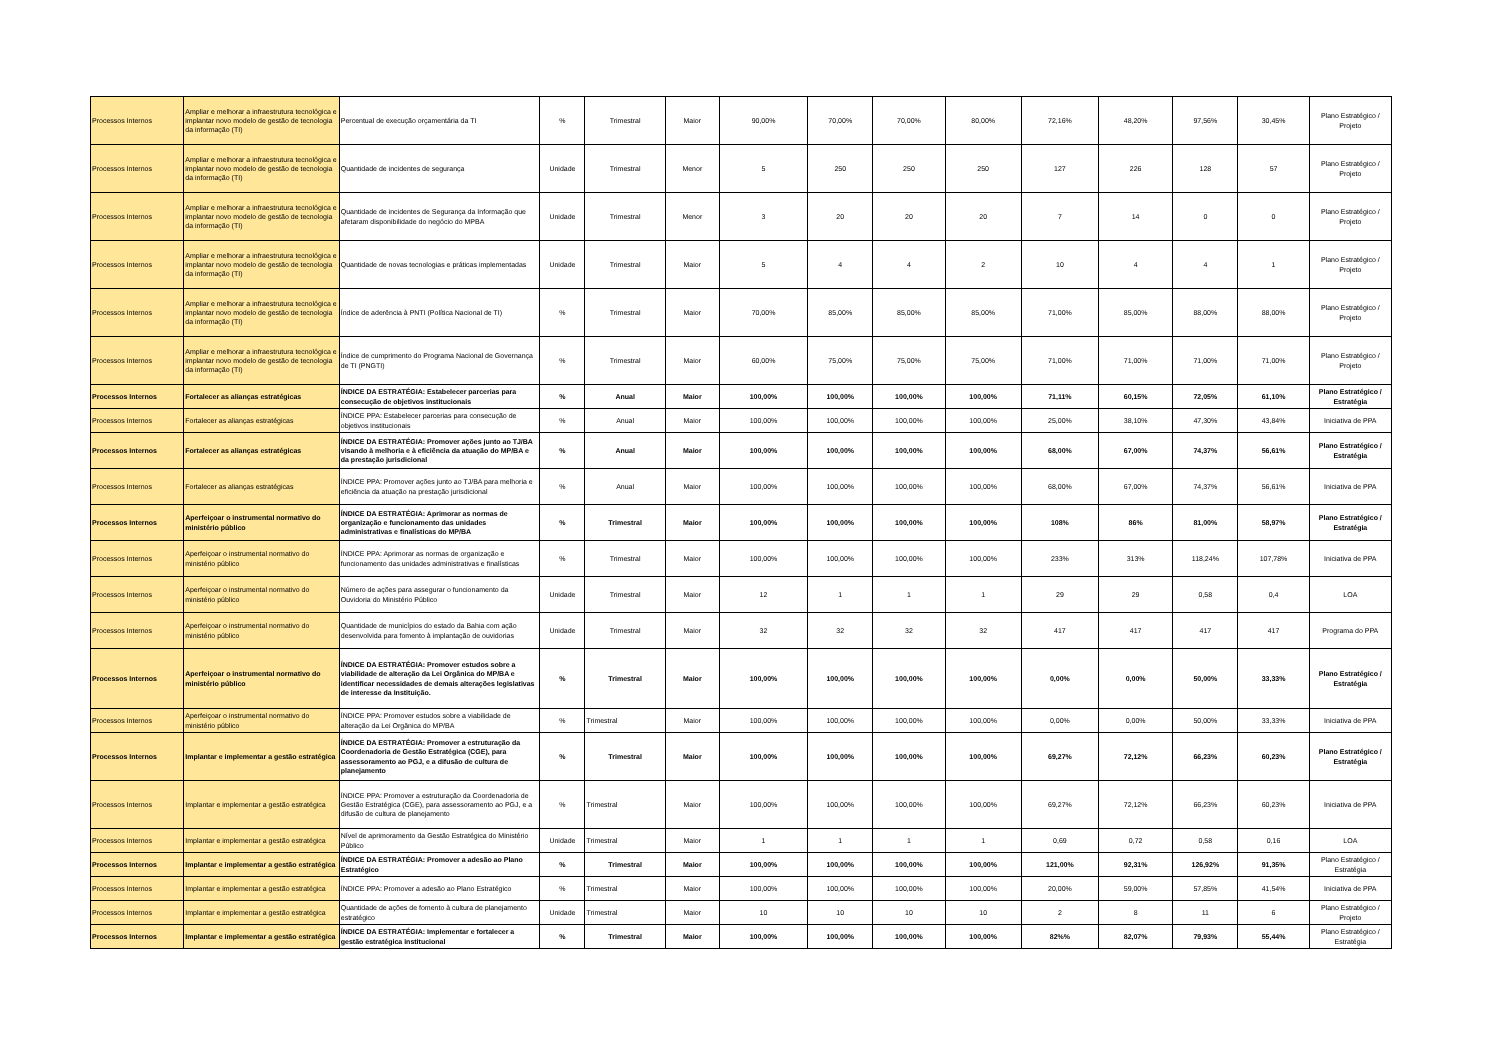| Processos Internos | Ampliar e melhorar a infraestrutura tecnológica e implantar novo modelo de gestão de tecnologia da informação (TI) | Percentual de execução orçamentária da TI | % | Trimestral | Maior | 90,00% | 70,00% | 70,00% | 80,00% | 72,16% | 48,20% | 97,56% | 30,45% | Plano Estratégico / Projeto |
| Processos Internos | Ampliar e melhorar a infraestrutura tecnológica e implantar novo modelo de gestão de tecnologia da informação (TI) | Quantidade de incidentes de segurança | Unidade | Trimestral | Menor | 5 | 250 | 250 | 250 | 127 | 226 | 128 | 57 | Plano Estratégico / Projeto |
| Processos Internos | Ampliar e melhorar a infraestrutura tecnológica e implantar novo modelo de gestão de tecnologia da informação (TI) | Quantidade de incidentes de Segurança da Informação que afetaram disponibilidade do negócio do MPBA | Unidade | Trimestral | Menor | 3 | 20 | 20 | 20 | 7 | 14 | 0 | 0 | Plano Estratégico / Projeto |
| Processos Internos | Ampliar e melhorar a infraestrutura tecnológica e implantar novo modelo de gestão de tecnologia da informação (TI) | Quantidade de novas tecnologias e práticas implementadas | Unidade | Trimestral | Maior | 5 | 4 | 4 | 2 | 10 | 4 | 4 | 1 | Plano Estratégico / Projeto |
| Processos Internos | Ampliar e melhorar a infraestrutura tecnológica e implantar novo modelo de gestão de tecnologia da informação (TI) | Índice de aderência à PNTI (Política Nacional de TI) | % | Trimestral | Maior | 70,00% | 85,00% | 85,00% | 85,00% | 71,00% | 85,00% | 88,00% | 88,00% | Plano Estratégico / Projeto |
| Processos Internos | Ampliar e melhorar a infraestrutura tecnológica e implantar novo modelo de gestão de tecnologia da informação (TI) | Índice de cumprimento do Programa Nacional de Governança de TI (PNGTI) | % | Trimestral | Maior | 60,00% | 75,00% | 75,00% | 75,00% | 71,00% | 71,00% | 71,00% | 71,00% | Plano Estratégico / Projeto |
| Processos Internos | Fortalecer as alianças estratégicas | ÍNDICE DA ESTRATÉGIA: Estabelecer parcerias para consecução de objetivos institucionais | % | Anual | Maior | 100,00% | 100,00% | 100,00% | 100,00% | 71,11% | 60,15% | 72,05% | 61,10% | Plano Estratégico / Estratégia |
| Processos Internos | Fortalecer as alianças estratégicas | ÍNDICE PPA: Estabelecer parcerias para consecução de objetivos institucionais | % | Anual | Maior | 100,00% | 100,00% | 100,00% | 100,00% | 25,00% | 38,10% | 47,30% | 43,84% | Iniciativa de PPA |
| Processos Internos | Fortalecer as alianças estratégicas | ÍNDICE DA ESTRATÉGIA: Promover ações junto ao TJ/BA visando à melhoria e à eficiência da atuação do MP/BA e da prestação jurisdicional | % | Anual | Maior | 100,00% | 100,00% | 100,00% | 100,00% | 68,00% | 67,00% | 74,37% | 56,61% | Plano Estratégico / Estratégia |
| Processos Internos | Fortalecer as alianças estratégicas | ÍNDICE PPA: Promover ações junto ao TJ/BA para melhoria e eficiência da atuação na prestação jurisdicional | % | Anual | Maior | 100,00% | 100,00% | 100,00% | 100,00% | 68,00% | 67,00% | 74,37% | 56,61% | Iniciativa de PPA |
| Processos Internos | Aperfeiçoar o instrumental normativo do ministério público | ÍNDICE DA ESTRATÉGIA: Aprimorar as normas de organização e funcionamento das unidades administrativas e finalísticas do MP/BA | % | Trimestral | Maior | 100,00% | 100,00% | 100,00% | 100,00% | 108% | 86% | 81,00% | 58,97% | Plano Estratégico / Estratégia |
| Processos Internos | Aperfeiçoar o instrumental normativo do ministério público | ÍNDICE PPA: Aprimorar as normas de organização e funcionamento das unidades administrativas e finalísticas | % | Trimestral | Maior | 100,00% | 100,00% | 100,00% | 100,00% | 233% | 313% | 118,24% | 107,78% | Iniciativa de PPA |
| Processos Internos | Aperfeiçoar o instrumental normativo do ministério público | Número de ações para assegurar o funcionamento da Ouvidoria do Ministério Público | Unidade | Trimestral | Maior | 12 | 1 | 1 | 1 | 29 | 29 | 0,58 | 0,4 | LOA |
| Processos Internos | Aperfeiçoar o instrumental normativo do ministério público | Quantidade de municípios do estado da Bahia com ação desenvolvida para fomento à implantação de ouvidorias | Unidade | Trimestral | Maior | 32 | 32 | 32 | 32 | 417 | 417 | 417 | 417 | Programa do PPA |
| Processos Internos | Aperfeiçoar o instrumental normativo do ministério público | ÍNDICE DA ESTRATÉGIA: Promover estudos sobre a viabilidade de alteração da Lei Orgânica do MP/BA e identificar necessidades de demais alterações legislativas de interesse da Instituição. | % | Trimestral | Maior | 100,00% | 100,00% | 100,00% | 100,00% | 0,00% | 0,00% | 50,00% | 33,33% | Plano Estratégico / Estratégia |
| Processos Internos | Aperfeiçoar o instrumental normativo do ministério público | ÍNDICE PPA: Promover estudos sobre a viabilidade de alteração da Lei Orgânica do MP/BA | % | Trimestral | Maior | 100,00% | 100,00% | 100,00% | 100,00% | 0,00% | 0,00% | 50,00% | 33,33% | Iniciativa de PPA |
| Processos Internos | Implantar e implementar a gestão estratégica | ÍNDICE DA ESTRATÉGIA: Promover a estruturação da Coordenadoria de Gestão Estratégica (CGE), para assessoramento ao PGJ, e a difusão de cultura de planejamento | % | Trimestral | Maior | 100,00% | 100,00% | 100,00% | 100,00% | 69,27% | 72,12% | 66,23% | 60,23% | Plano Estratégico / Estratégia |
| Processos Internos | Implantar e implementar a gestão estratégica | ÍNDICE PPA: Promover a estruturação da Coordenadoria de Gestão Estratégica (CGE), para assessoramento ao PGJ, e a difusão de cultura de planejamento | % | Trimestral | Maior | 100,00% | 100,00% | 100,00% | 100,00% | 69,27% | 72,12% | 66,23% | 60,23% | Iniciativa de PPA |
| Processos Internos | Implantar e implementar a gestão estratégica | Nível de aprimoramento da Gestão Estratégica do Ministério Público | Unidade | Trimestral | Maior | 1 | 1 | 1 | 1 | 0,69 | 0,72 | 0,58 | 0,16 | LOA |
| Processos Internos | Implantar e implementar a gestão estratégica | ÍNDICE DA ESTRATÉGIA: Promover a adesão ao Plano Estratégico | % | Trimestral | Maior | 100,00% | 100,00% | 100,00% | 100,00% | 121,00% | 92,31% | 126,92% | 91,35% | Plano Estratégico / Estratégia |
| Processos Internos | Implantar e implementar a gestão estratégica | ÍNDICE PPA: Promover a adesão ao Plano Estratégico | % | Trimestral | Maior | 100,00% | 100,00% | 100,00% | 100,00% | 20,00% | 59,00% | 57,85% | 41,54% | Iniciativa de PPA |
| Processos Internos | Implantar e implementar a gestão estratégica | Quantidade de ações de fomento à cultura de planejamento estratégico | Unidade | Trimestral | Maior | 10 | 10 | 10 | 10 | 2 | 8 | 11 | 6 | Plano Estratégico / Projeto |
| Processos Internos | Implantar e implementar a gestão estratégica | ÍNDICE DA ESTRATÉGIA: Implementar e fortalecer a gestão estratégica institucional | % | Trimestral | Maior | 100,00% | 100,00% | 100,00% | 100,00% | 82%% | 82,07% | 79,93% | 55,44% | Plano Estratégico / Estratégia |